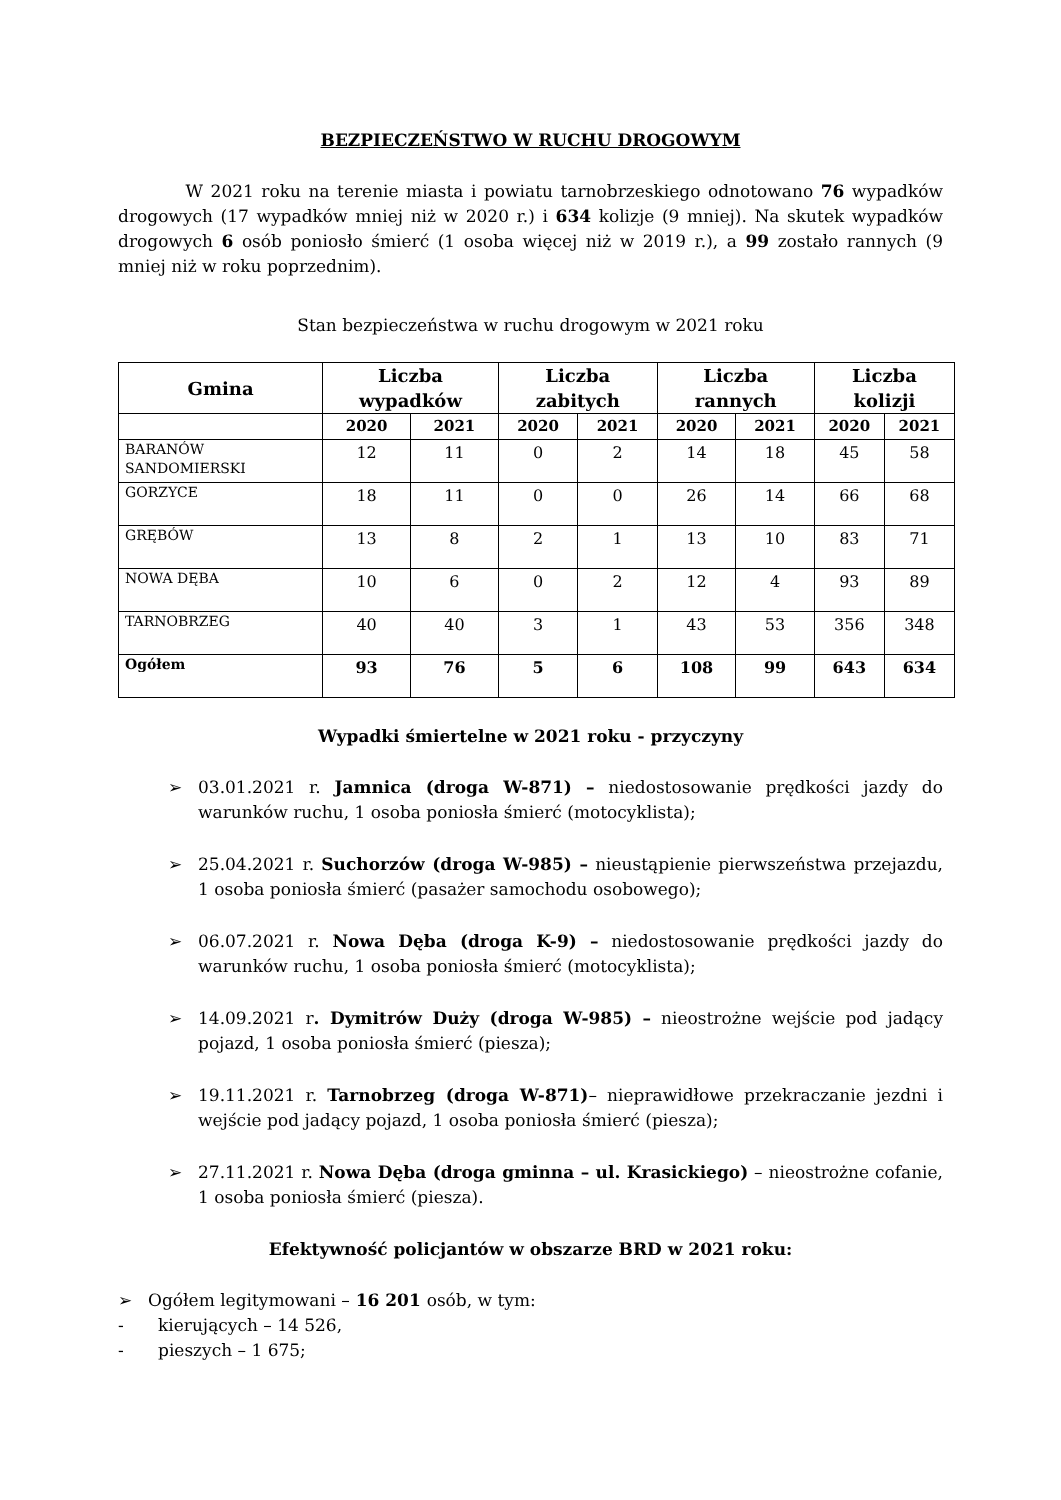BEZPIECZEŃSTWO W RUCHU DROGOWYM
W 2021 roku na terenie miasta i powiatu tarnobrzeskiego odnotowano 76 wypadków drogowych (17 wypadków mniej niż w 2020 r.) i 634 kolizje (9 mniej). Na skutek wypadków drogowych 6 osób poniosło śmierć (1 osoba więcej niż w 2019 r.), a 99 zostało rannych (9 mniej niż w roku poprzednim).
Stan bezpieczeństwa w ruchu drogowym w 2021 roku
| Gmina | Liczba wypadków | | Liczba zabitych | | Liczba rannych | | Liczba kolizji | |
| --- | --- | --- | --- | --- | --- | --- | --- | --- |
| | 2020 | 2021 | 2020 | 2021 | 2020 | 2021 | 2020 | 2021 |
| BARANÓW SANDOMIERSKI | 12 | 11 | 0 | 2 | 14 | 18 | 45 | 58 |
| GORZYCE | 18 | 11 | 0 | 0 | 26 | 14 | 66 | 68 |
| GRĘBÓW | 13 | 8 | 2 | 1 | 13 | 10 | 83 | 71 |
| NOWA DĘBA | 10 | 6 | 0 | 2 | 12 | 4 | 93 | 89 |
| TARNOBRZEG | 40 | 40 | 3 | 1 | 43 | 53 | 356 | 348 |
| Ogółem | 93 | 76 | 5 | 6 | 108 | 99 | 643 | 634 |
Wypadki śmiertelne w 2021 roku - przyczyny
➢ 03.01.2021 r. Jamnica (droga W-871) – niedostosowanie prędkości jazdy do warunków ruchu, 1 osoba poniosła śmierć (motocyklista);
➢ 25.04.2021 r. Suchorzów (droga W-985) – nieustąpienie pierwszeństwa przejazdu, 1 osoba poniosła śmierć (pasażer samochodu osobowego);
➢ 06.07.2021 r. Nowa Dęba (droga K-9) – niedostosowanie prędkości jazdy do warunków ruchu, 1 osoba poniosła śmierć (motocyklista);
➢ 14.09.2021 r. Dymitrów Duży (droga W-985) – nieostrożne wejście pod jadący pojazd, 1 osoba poniosła śmierć (piesza);
➢ 19.11.2021 r. Tarnobrzeg (droga W-871)– nieprawidłowe przekraczanie jezdni i wejście pod jadący pojazd, 1 osoba poniosła śmierć (piesza);
➢ 27.11.2021 r. Nowa Dęba (droga gminna – ul. Krasickiego) – nieostrożne cofanie, 1 osoba poniosła śmierć (piesza).
Efektywność policjantów w obszarze BRD w 2021 roku:
➢ Ogółem legitymowani – 16 201 osób, w tym:
- kierujących – 14 526,
- pieszych – 1 675;